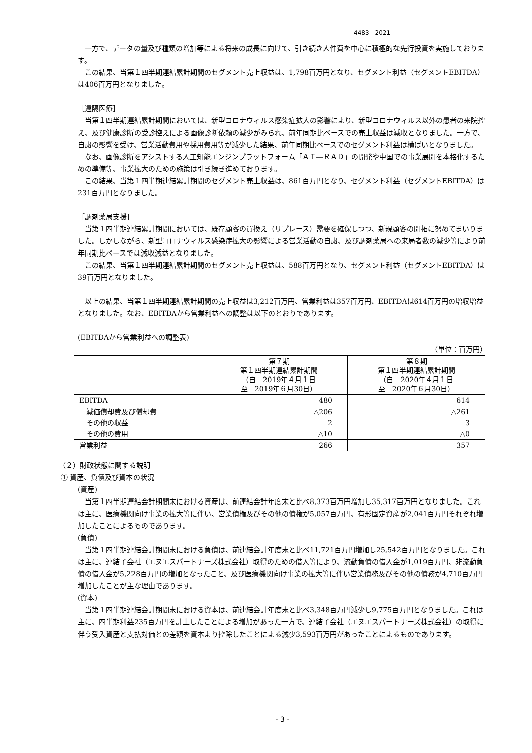4483　2021
一方で、データの量及び種類の増加等による将来の成長に向けて、引き続き人件費を中心に積極的な先行投資を実施しております。
この結果、当第１四半期連結累計期間のセグメント売上収益は、1,798百万円となり、セグメント利益（セグメントEBITDA）は406百万円となりました。
［遠隔医療］
当第１四半期連結累計期間においては、新型コロナウィルス感染症拡大の影響により、新型コロナウィルス以外の患者の来院控え、及び健康診断の受診控えによる画像診断依頼の減少がみられ、前年同期比ベースでの売上収益は減収となりました。一方で、自粛の影響を受け、営業活動費用や採用費用等が減少した結果、前年同期比ベースでのセグメント利益は横ばいとなりました。
なお、画像診断をアシストする人工知能エンジンプラットフォーム「ＡＩ―ＲＡＤ」の開発や中国での事業展開を本格化するための準備等、事業拡大のための施策は引き続き進めております。
この結果、当第１四半期連結累計期間のセグメント売上収益は、861百万円となり、セグメント利益（セグメントEBITDA）は231百万円となりました。
［調剤薬局支援］
当第１四半期連結累計期間においては、既存顧客の買換え（リプレース）需要を確保しつつ、新規顧客の開拓に努めてまいりました。しかしながら、新型コロナウィルス感染症拡大の影響による営業活動の自粛、及び調剤薬局への来局者数の減少等により前年同期比ベースでは減収減益となりました。
この結果、当第１四半期連結累計期間のセグメント売上収益は、588百万円となり、セグメント利益（セグメントEBITDA）は39百万円となりました。
以上の結果、当第１四半期連結累計期間の売上収益は3,212百万円、営業利益は357百万円、EBITDAは614百万円の増収増益となりました。なお、EBITDAから営業利益への調整は以下のとおりであります。
(EBITDAから営業利益への調整表)
（単位：百万円）
| | 第７期 第１四半期連結累計期間 （自 2019年４月１日 至 2019年６月30日） | 第８期 第１四半期連結累計期間 （自 2020年４月１日 至 2020年６月30日） |
| --- | --- | --- |
| EBITDA | 480 | 614 |
| 減価償却費及び償却費 | △206 | △261 |
| その他の収益 | 2 | 3 |
| その他の費用 | △10 | △0 |
| 営業利益 | 266 | 357 |
（２）財政状態に関する説明
① 資産、負債及び資本の状況
(資産)
当第１四半期連結会計期間末における資産は、前連結会計年度末と比べ8,373百万円増加し35,317百万円となりました。これは主に、医療機関向け事業の拡大等に伴い、営業債権及びその他の債権が5,057百万円、有形固定資産が2,041百万円それぞれ増加したことによるものであります。
(負債)
当第１四半期連結会計期間末における負債は、前連結会計年度末と比べ11,721百万円増加し25,542百万円となりました。これは主に、連結子会社（エヌエスパートナーズ株式会社）取得のための借入等により、流動負債の借入金が1,019百万円、非流動負債の借入金が5,228百万円の増加となったこと、及び医療機関向け事業の拡大等に伴い営業債務及びその他の債務が4,710百万円増加したことが主な理由であります。
(資本)
当第１四半期連結会計期間末における資本は、前連結会計年度末と比べ3,348百万円減少し9,775百万円となりました。これは主に、四半期利益235百万円を計上したことによる増加があった一方で、連結子会社（エヌエスパートナーズ株式会社）の取得に伴う受入資産と支払対価との差額を資本より控除したことによる減少3,593百万円があったことによるものであります。
- 3 -